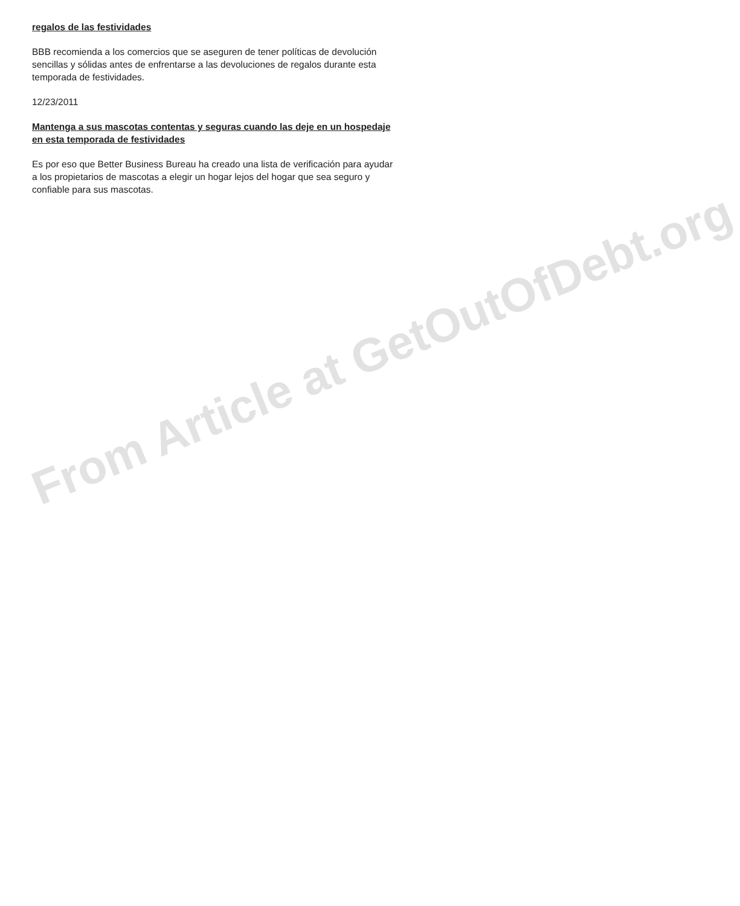regalos de las festividades
BBB recomienda a los comercios que se aseguren de tener políticas de devolución sencillas y sólidas antes de enfrentarse a las devoluciones de regalos durante esta temporada de festividades.
12/23/2011
Mantenga a sus mascotas contentas y seguras cuando las deje en un hospedaje en esta temporada de festividades
Es por eso que Better Business Bureau ha creado una lista de verificación para ayudar a los propietarios de mascotas a elegir un hogar lejos del hogar que sea seguro y confiable para sus mascotas.
From Article at GetOutOfDebt.org